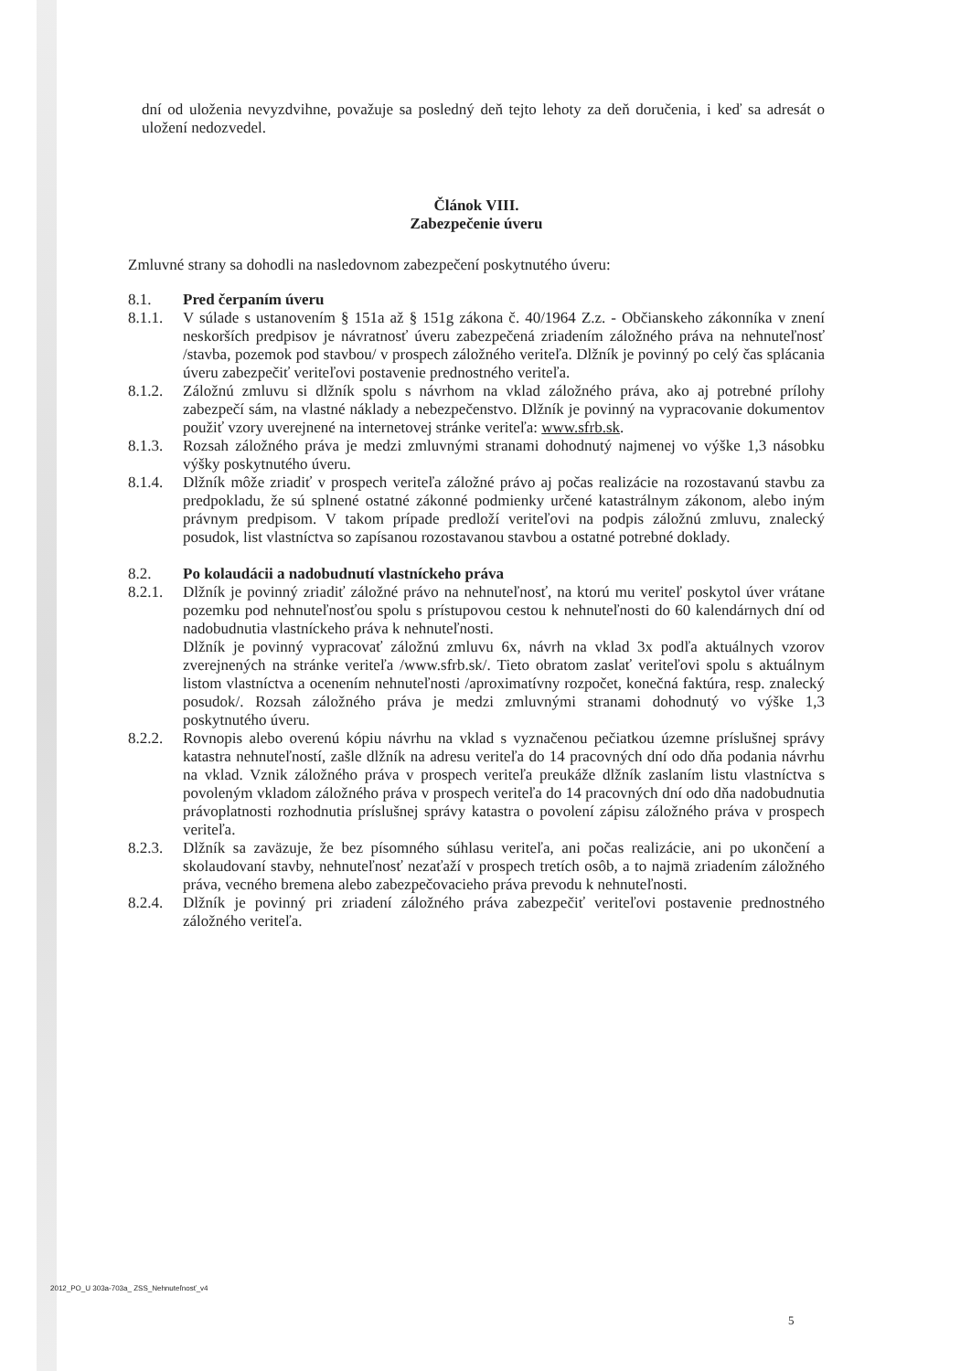dní od uloženia nevyzdvihne, považuje sa posledný deň tejto lehoty za deň doručenia, i keď sa adresát o uložení nedozvedel.
Článok VIII.
Zabezpečenie úveru
Zmluvné strany sa dohodli na nasledovnom zabezpečení poskytnutého úveru:
8.1. Pred čerpaním úveru
8.1.1. V súlade s ustanovením § 151a až § 151g zákona č. 40/1964 Z.z. - Občianskeho zákonníka v znení neskorších predpisov je návratnosť úveru zabezpečená zriadením záložného práva na nehnuteľnosť /stavba, pozemok pod stavbou/ v prospech záložného veriteľa. Dlžník je povinný po celý čas splácania úveru zabezpečiť veriteľovi postavenie prednostného veriteľa.
8.1.2. Záložnú zmluvu si dlžník spolu s návrhom na vklad záložného práva, ako aj potrebné prílohy zabezpečí sám, na vlastné náklady a nebezpečenstvo. Dlžník je povinný na vypracovanie dokumentov použiť vzory uverejnené na internetovej stránke veriteľa: www.sfrb.sk.
8.1.3. Rozsah záložného práva je medzi zmluvnými stranami dohodnutý najmenej vo výške 1,3 násobku výšky poskytnutého úveru.
8.1.4. Dlžník môže zriadiť v prospech veriteľa záložné právo aj počas realizácie na rozostavanú stavbu za predpokladu, že sú splnené ostatné zákonné podmienky určené katastrálnym zákonom, alebo iným právnym predpisom. V takom prípade predloží veriteľovi na podpis záložnú zmluvu, znalecký posudok, list vlastníctva so zapísanou rozostavanou stavbou a ostatné potrebné doklady.
8.2. Po kolaudácii a nadobudnutí vlastníckeho práva
8.2.1. Dlžník je povinný zriadiť záložné právo na nehnuteľnosť, na ktorú mu veriteľ poskytol úver vrátane pozemku pod nehnuteľnosťou spolu s prístupovou cestou k nehnuteľnosti do 60 kalendárnych dní od nadobudnutia vlastníckeho práva k nehnuteľnosti.
Dlžník je povinný vypracovať záložnú zmluvu 6x, návrh na vklad 3x podľa aktuálnych vzorov zverejnených na stránke veriteľa /www.sfrb.sk/. Tieto obratom zaslať veriteľovi spolu s aktuálnym listom vlastníctva a ocenením nehnuteľnosti /aproximatívny rozpočet, konečná faktúra, resp. znalecký posudok/. Rozsah záložného práva je medzi zmluvnými stranami dohodnutý vo výške 1,3 poskytnutého úveru.
8.2.2. Rovnopis alebo overenú kópiu návrhu na vklad s vyznačenou pečiatkou územne príslušnej správy katastra nehnuteľností, zašle dlžník na adresu veriteľa do 14 pracovných dní odo dňa podania návrhu na vklad. Vznik záložného práva v prospech veriteľa preukáže dlžník zaslaním listu vlastníctva s povoleným vkladom záložného práva v prospech veriteľa do 14 pracovných dní odo dňa nadobudnutia právoplatnosti rozhodnutia príslušnej správy katastra o povolení zápisu záložného práva v prospech veriteľa.
8.2.3. Dlžník sa zaväzuje, že bez písomného súhlasu veriteľa, ani počas realizácie, ani po ukončení a skolaudovaní stavby, nehnuteľnosť nezaťaží v prospech tretích osôb, a to najmä zriadením záložného práva, vecného bremena alebo zabezpečovacieho práva prevodu k nehnuteľnosti.
8.2.4. Dlžník je povinný pri zriadení záložného práva zabezpečiť veriteľovi postavenie prednostného záložného veriteľa.
2012_PO_U 303a-703a_ ZSS_Nehnuteľnosť_v4
5